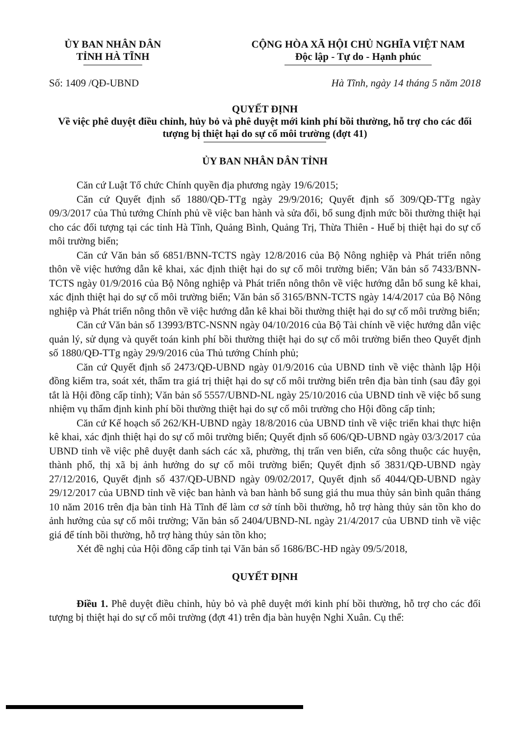ỦY BAN NHÂN DÂN
TỈNH HÀ TĨNH
CỘNG HÒA XÃ HỘI CHỦ NGHĨA VIỆT NAM
Độc lập - Tự do - Hạnh phúc
Số: 1409 /QĐ-UBND Hà Tĩnh, ngày 14 tháng 5 năm 2018
QUYẾT ĐỊNH
Về việc phê duyệt điều chỉnh, hủy bỏ và phê duyệt mới kinh phí bồi thường, hỗ trợ cho các đối tượng bị thiệt hại do sự cố môi trường (đợt 41)
ỦY BAN NHÂN DÂN TỈNH
Căn cứ Luật Tổ chức Chính quyền địa phương ngày 19/6/2015;
Căn cứ Quyết định số 1880/QĐ-TTg ngày 29/9/2016; Quyết định số 309/QĐ-TTg ngày 09/3/2017 của Thủ tướng Chính phủ về việc ban hành và sửa đổi, bổ sung định mức bồi thường thiệt hại cho các đối tượng tại các tỉnh Hà Tĩnh, Quảng Bình, Quảng Trị, Thừa Thiên - Huế bị thiệt hại do sự cố môi trường biển;
Căn cứ Văn bản số 6851/BNN-TCTS ngày 12/8/2016 của Bộ Nông nghiệp và Phát triển nông thôn về việc hướng dẫn kê khai, xác định thiệt hại do sự cố môi trường biển; Văn bản số 7433/BNN-TCTS ngày 01/9/2016 của Bộ Nông nghiệp và Phát triển nông thôn về việc hướng dẫn bổ sung kê khai, xác định thiệt hại do sự cố môi trường biển; Văn bản số 3165/BNN-TCTS ngày 14/4/2017 của Bộ Nông nghiệp và Phát triển nông thôn về việc hướng dẫn kê khai bồi thường thiệt hại do sự cố môi trường biển;
Căn cứ Văn bản số 13993/BTC-NSNN ngày 04/10/2016 của Bộ Tài chính về việc hướng dẫn việc quản lý, sử dụng và quyết toán kinh phí bồi thường thiệt hại do sự cố môi trường biển theo Quyết định số 1880/QĐ-TTg ngày 29/9/2016 của Thủ tướng Chính phủ;
Căn cứ Quyết định số 2473/QĐ-UBND ngày 01/9/2016 của UBND tỉnh về việc thành lập Hội đồng kiểm tra, soát xét, thẩm tra giá trị thiệt hại do sự cố môi trường biển trên địa bàn tỉnh (sau đây gọi tắt là Hội đồng cấp tỉnh); Văn bản số 5557/UBND-NL ngày 25/10/2016 của UBND tỉnh về việc bổ sung nhiệm vụ thẩm định kinh phí bồi thường thiệt hại do sự cố môi trường cho Hội đồng cấp tỉnh;
Căn cứ Kế hoạch số 262/KH-UBND ngày 18/8/2016 của UBND tỉnh về việc triển khai thực hiện kê khai, xác định thiệt hại do sự cố môi trường biển; Quyết định số 606/QĐ-UBND ngày 03/3/2017 của UBND tỉnh về việc phê duyệt danh sách các xã, phường, thị trấn ven biển, cửa sông thuộc các huyện, thành phố, thị xã bị ảnh hưởng do sự cố môi trường biển; Quyết định số 3831/QĐ-UBND ngày 27/12/2016, Quyết định số 437/QĐ-UBND ngày 09/02/2017, Quyết định số 4044/QĐ-UBND ngày 29/12/2017 của UBND tỉnh về việc ban hành và ban hành bổ sung giá thu mua thủy sản bình quân tháng 10 năm 2016 trên địa bàn tỉnh Hà Tĩnh để làm cơ sở tính bồi thường, hỗ trợ hàng thủy sản tồn kho do ảnh hưởng của sự cố môi trường; Văn bản số 2404/UBND-NL ngày 21/4/2017 của UBND tỉnh về việc giá để tính bồi thường, hỗ trợ hàng thủy sản tồn kho;
Xét đề nghị của Hội đồng cấp tỉnh tại Văn bản số 1686/BC-HĐ ngày 09/5/2018,
QUYẾT ĐỊNH
Điều 1. Phê duyệt điều chỉnh, hủy bỏ và phê duyệt mới kinh phí bồi thường, hỗ trợ cho các đối tượng bị thiệt hại do sự cố môi trường (đợt 41) trên địa bàn huyện Nghi Xuân. Cụ thể: